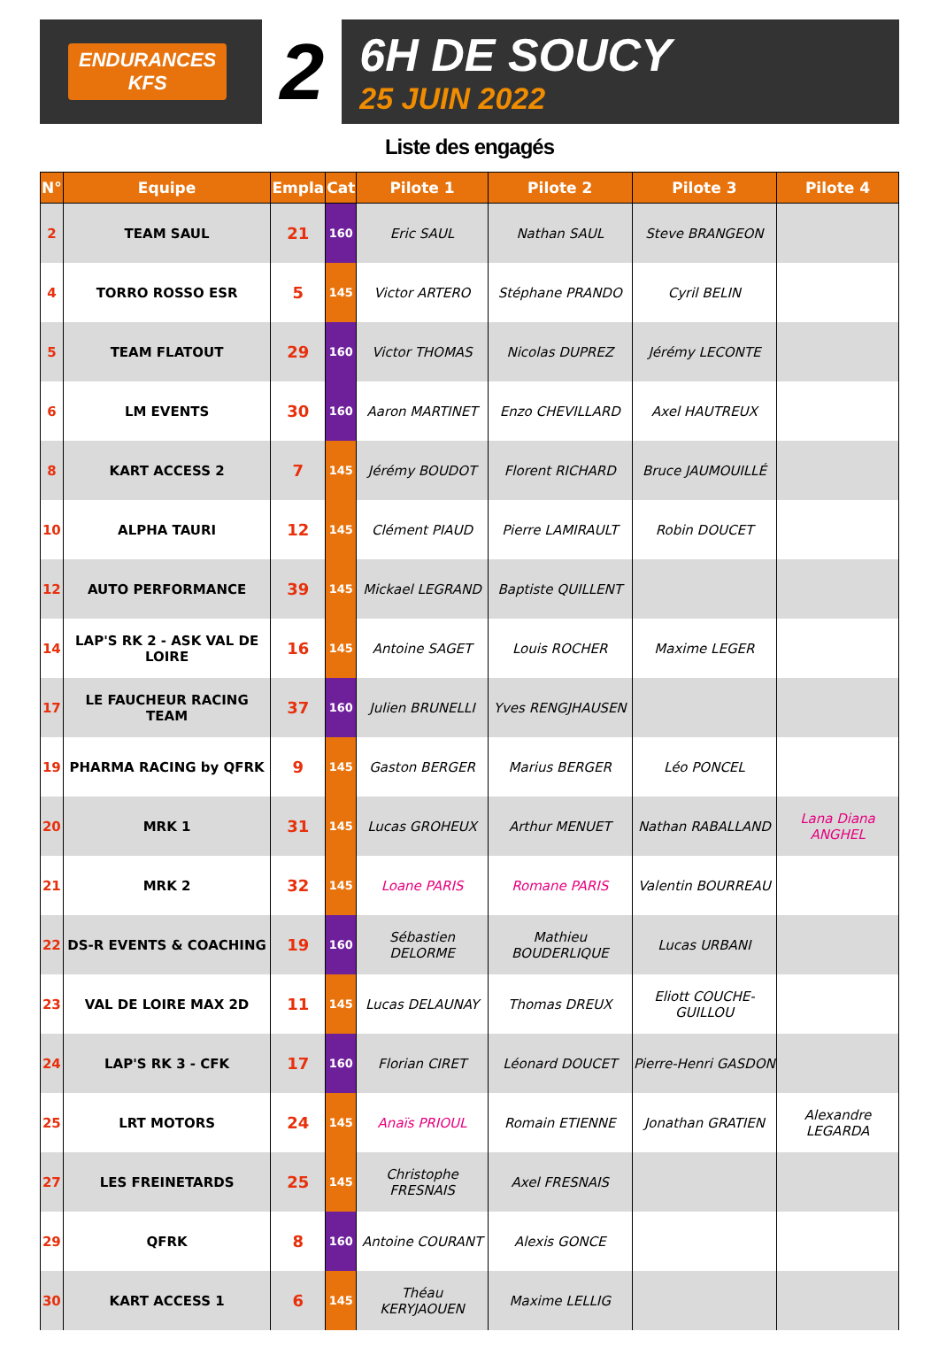ENDURANCES
KFS
2
6H DE SOUCY
25 JUIN 2022
Liste des engagés
| N° | Equipe | Empla | Cat | Pilote 1 | Pilote 2 | Pilote 3 | Pilote 4 |
| --- | --- | --- | --- | --- | --- | --- | --- |
| 2 | TEAM SAUL | 21 | 160 | Eric SAUL | Nathan SAUL | Steve BRANGEON | |
| 4 | TORRO ROSSO ESR | 5 | 145 | Victor ARTERO | Stéphane PRANDO | Cyril BELIN | |
| 5 | TEAM FLATOUT | 29 | 160 | Victor THOMAS | Nicolas DUPREZ | Jérémy LECONTE | |
| 6 | LM EVENTS | 30 | 160 | Aaron MARTINET | Enzo CHEVILLARD | Axel HAUTREUX | |
| 8 | KART ACCESS 2 | 7 | 145 | Jérémy BOUDOT | Florent RICHARD | Bruce JAUMOUILLÉ | |
| 10 | ALPHA TAURI | 12 | 145 | Clément PIAUD | Pierre LAMIRAULT | Robin DOUCET | |
| 12 | AUTO PERFORMANCE | 39 | 145 | Mickael LEGRAND | Baptiste QUILLENT | | |
| 14 | LAP'S RK 2 - ASK VAL DE LOIRE | 16 | 145 | Antoine SAGET | Louis ROCHER | Maxime LEGER | |
| 17 | LE FAUCHEUR RACING TEAM | 37 | 160 | Julien BRUNELLI | Yves RENGJHAUSEN | | |
| 19 | PHARMA RACING by QFRK | 9 | 145 | Gaston BERGER | Marius BERGER | Léo PONCEL | |
| 20 | MRK 1 | 31 | 145 | Lucas GROHEUX | Arthur MENUET | Nathan RABALLAND | Lana Diana ANGHEL |
| 21 | MRK 2 | 32 | 145 | Loane PARIS | Romane PARIS | Valentin BOURREAU | |
| 22 | DS-R EVENTS & COACHING | 19 | 160 | Sébastien DELORME | Mathieu BOUDERLIQUE | Lucas URBANI | |
| 23 | VAL DE LOIRE MAX 2D | 11 | 145 | Lucas DELAUNAY | Thomas DREUX | Eliott COUCHE-GUILLOU | |
| 24 | LAP'S RK 3 - CFK | 17 | 160 | Florian CIRET | Léonard DOUCET | Pierre-Henri GASDON | |
| 25 | LRT MOTORS | 24 | 145 | Anaïs PRIOUL | Romain ETIENNE | Jonathan GRATIEN | Alexandre LEGARDA |
| 27 | LES FREINETARDS | 25 | 145 | Christophe FRESNAIS | Axel FRESNAIS | | |
| 29 | QFRK | 8 | 160 | Antoine COURANT | Alexis GONCE | | |
| 30 | KART ACCESS 1 | 6 | 145 | Théau KERYJAOUEN | Maxime LELLIG | | |